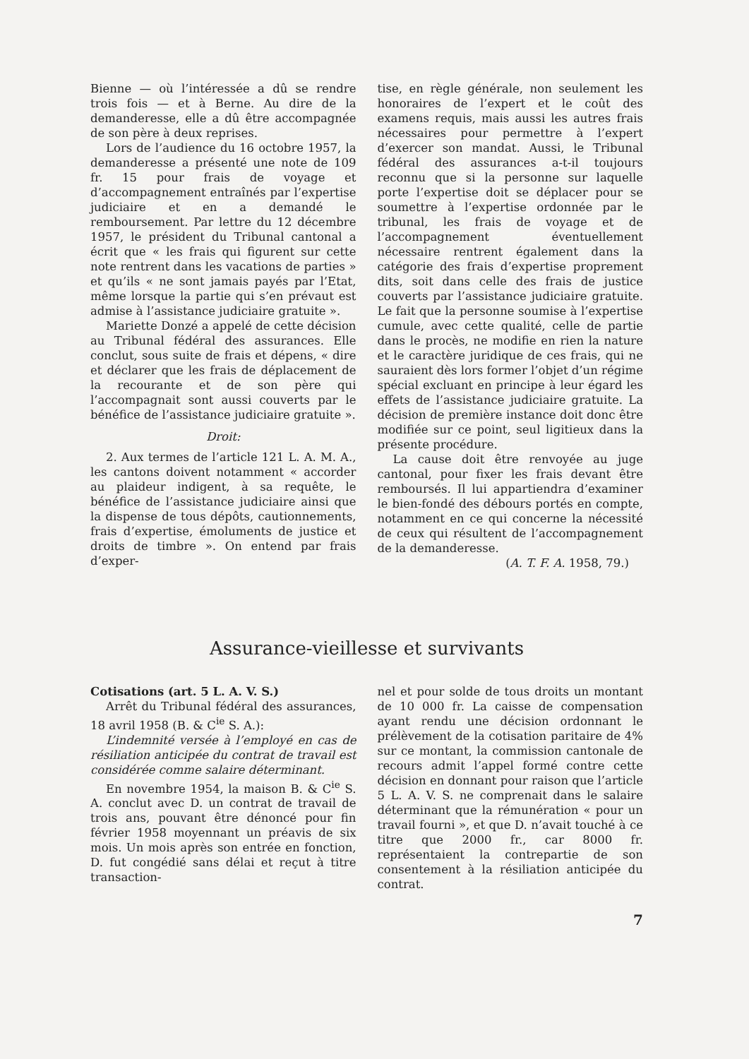Bienne — où l’intéressée a dû se rendre trois fois — et à Berne. Au dire de la demanderesse, elle a dû être accompagnée de son père à deux reprises.
Lors de l’audience du 16 octobre 1957, la demanderesse a présenté une note de 109 fr. 15 pour frais de voyage et d’accompagnement entraînés par l’expertise judiciaire et en a demandé le remboursement. Par lettre du 12 décembre 1957, le président du Tribunal cantonal a écrit que « les frais qui figurent sur cette note rentrent dans les vacations de parties » et qu’ils « ne sont jamais payés par l’Etat, même lorsque la partie qui s’en prévaut est admise à l’assistance judiciaire gratuite ».
Mariette Donzé a appelé de cette décision au Tribunal fédéral des assurances. Elle conclut, sous suite de frais et dépens, « dire et déclarer que les frais de déplacement de la recourante et de son père qui l’accompagnait sont aussi couverts par le bénéfice de l’assistance judiciaire gratuite ».
Droit:
2. Aux termes de l’article 121 L. A. M. A., les cantons doivent notamment « accorder au plaideur indigent, à sa requête, le bénéfice de l’assistance judiciaire ainsi que la dispense de tous dépôts, cautionnements, frais d’expertise, émoluments de justice et droits de timbre ». On entend par frais d’exper-
tise, en règle générale, non seulement les honoraires de l’expert et le coût des examens requis, mais aussi les autres frais nécessaires pour permettre à l’expert d’exercer son mandat. Aussi, le Tribunal fédéral des assurances a-t-il toujours reconnu que si la personne sur laquelle porte l’expertise doit se déplacer pour se soumettre à l’expertise ordonnée par le tribunal, les frais de voyage et de l’accompagnement éventuellement nécessaire rentrent également dans la catégorie des frais d’expertise proprement dits, soit dans celle des frais de justice couverts par l’assistance judiciaire gratuite. Le fait que la personne soumise à l’expertise cumule, avec cette qualité, celle de partie dans le procès, ne modifie en rien la nature et le caractère juridique de ces frais, qui ne sauraient dès lors former l’objet d’un régime spécial excluant en principe à leur égard les effets de l’assistance judiciaire gratuite. La décision de première instance doit donc être modifiée sur ce point, seul ligitieux dans la présente procédure.
La cause doit être renvoyée au juge cantonal, pour fixer les frais devant être remboursés. Il lui appartiendra d’examiner le bien-fondé des débours portés en compte, notamment en ce qui concerne la nécessité de ceux qui résultent de l’accompagnement de la demanderesse.
(A. T. F. A. 1958, 79.)
Assurance-vieillesse et survivants
Cotisations (art. 5 L. A. V. S.)
Arrêt du Tribunal fédéral des assurances, 18 avril 1958 (B. & C<sup>ie</sup> S. A.):
L’indemnité versée à l’employé en cas de résiliation anticipée du contrat de travail est considérée comme salaire déterminant.
En novembre 1954, la maison B. & C<sup>ie</sup> S. A. conclut avec D. un contrat de travail de trois ans, pouvant être dénoncé pour fin février 1958 moyennant un préavis de six mois. Un mois après son entrée en fonction, D. fut congédié sans délai et reçut à titre transaction-
nel et pour solde de tous droits un montant de 10 000 fr. La caisse de compensation ayant rendu une décision ordonnant le prélèvement de la cotisation paritaire de 4% sur ce montant, la commission cantonale de recours admit l’appel formé contre cette décision en donnant pour raison que l’article 5 L. A. V. S. ne comprenait dans le salaire déterminant que la rémunération « pour un travail fourni », et que D. n’avait touché à ce titre que 2000 fr., car 8000 fr. représentaient la contrepartie de son consentement à la résiliation anticipée du contrat.
7